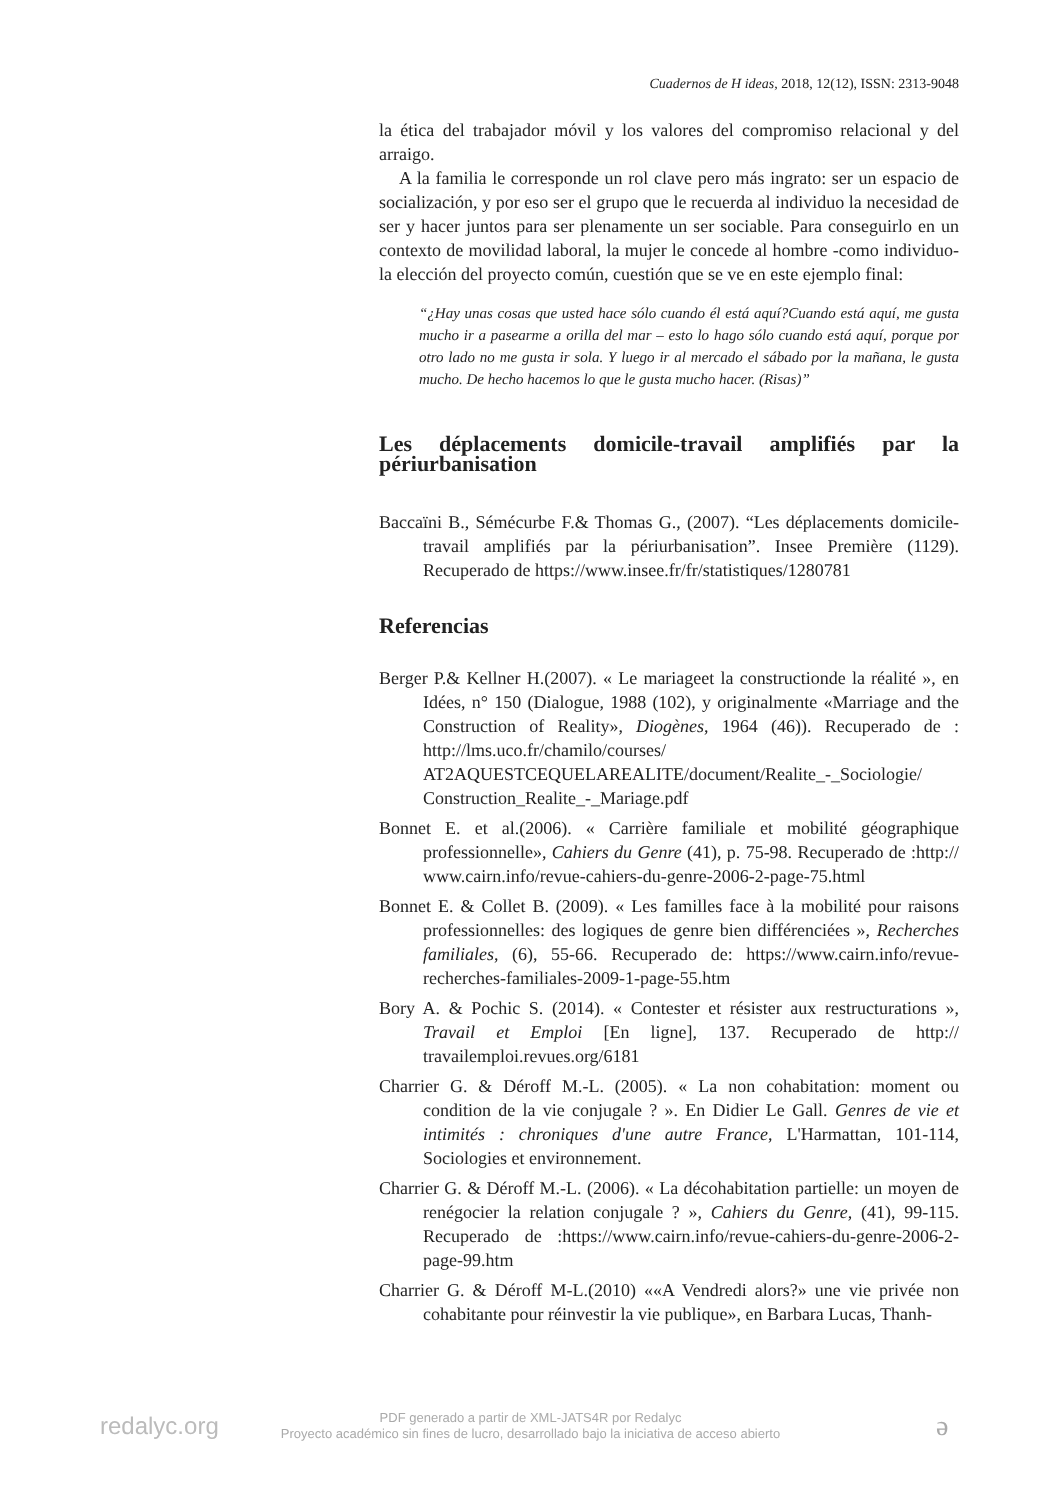Cuadernos de H ideas, 2018, 12(12), ISSN: 2313-9048
la ética del trabajador móvil y los valores del compromiso relacional y del arraigo.
A la familia le corresponde un rol clave pero más ingrato: ser un espacio de socialización, y por eso ser el grupo que le recuerda al individuo la necesidad de ser y hacer juntos para ser plenamente un ser sociable. Para conseguirlo en un contexto de movilidad laboral, la mujer le concede al hombre -como individuo- la elección del proyecto común, cuestión que se ve en este ejemplo final:
“¿Hay unas cosas que usted hace sólo cuando él está aquí?Cuando está aquí, me gusta mucho ir a pasearme a orilla del mar – esto lo hago sólo cuando está aquí, porque por otro lado no me gusta ir sola. Y luego ir al mercado el sábado por la mañana, le gusta mucho. De hecho hacemos lo que le gusta mucho hacer. (Risas)”
Les déplacements domicile-travail amplifiés par la périurbanisation
Baccaïni B., Sémécurbe F.& Thomas G., (2007). “Les déplacements domicile-travail amplifiés par la périurbanisation”. Insee Première (1129). Recuperado de https://www.insee.fr/fr/statistiques/1280781
Referencias
Berger P.& Kellner H.(2007). « Le mariageet la constructionde la réalité », en Idées, n° 150 (Dialogue, 1988 (102), y originalmente «Marriage and the Construction of Reality», Diogènes, 1964 (46)). Recuperado de : http://lms.uco.fr/chamilo/courses/ AT2AQUESTCEQUELAREALITE/document/Realite_-_Sociologie/ Construction_Realite_-_Mariage.pdf
Bonnet E. et al.(2006). « Carrière familiale et mobilité géographique professionnelle», Cahiers du Genre (41), p. 75-98. Recuperado de :http:// www.cairn.info/revue-cahiers-du-genre-2006-2-page-75.html
Bonnet E. & Collet B. (2009). « Les familles face à la mobilité pour raisons professionnelles: des logiques de genre bien différenciées », Recherches familiales, (6), 55-66. Recuperado de: https://www.cairn.info/revue-recherches-familiales-2009-1-page-55.htm
Bory A. & Pochic S. (2014). « Contester et résister aux restructurations », Travail et Emploi [En ligne], 137. Recuperado de http:// travailemploi.revues.org/6181
Charrier G. & Déroff M.-L. (2005). « La non cohabitation: moment ou condition de la vie conjugale ? ». En Didier Le Gall. Genres de vie et intimités : chroniques d'une autre France, L'Harmattan, 101-114, Sociologies et environnement.
Charrier G. & Déroff M.-L. (2006). « La décohabitation partielle: un moyen de renégocier la relation conjugale ? », Cahiers du Genre, (41), 99-115. Recuperado de :https://www.cairn.info/revue-cahiers-du-genre-2006-2-page-99.htm
Charrier G. & Déroff M-L.(2010) ««A Vendredi alors?» une vie privée non cohabitante pour réinvestir la vie publique», en Barbara Lucas, Thanh-
redalyc.org
PDF generado a partir de XML-JATS4R por Redalyc
Proyecto académico sin fines de lucro, desarrollado bajo la iniciativa de acceso abierto
ə